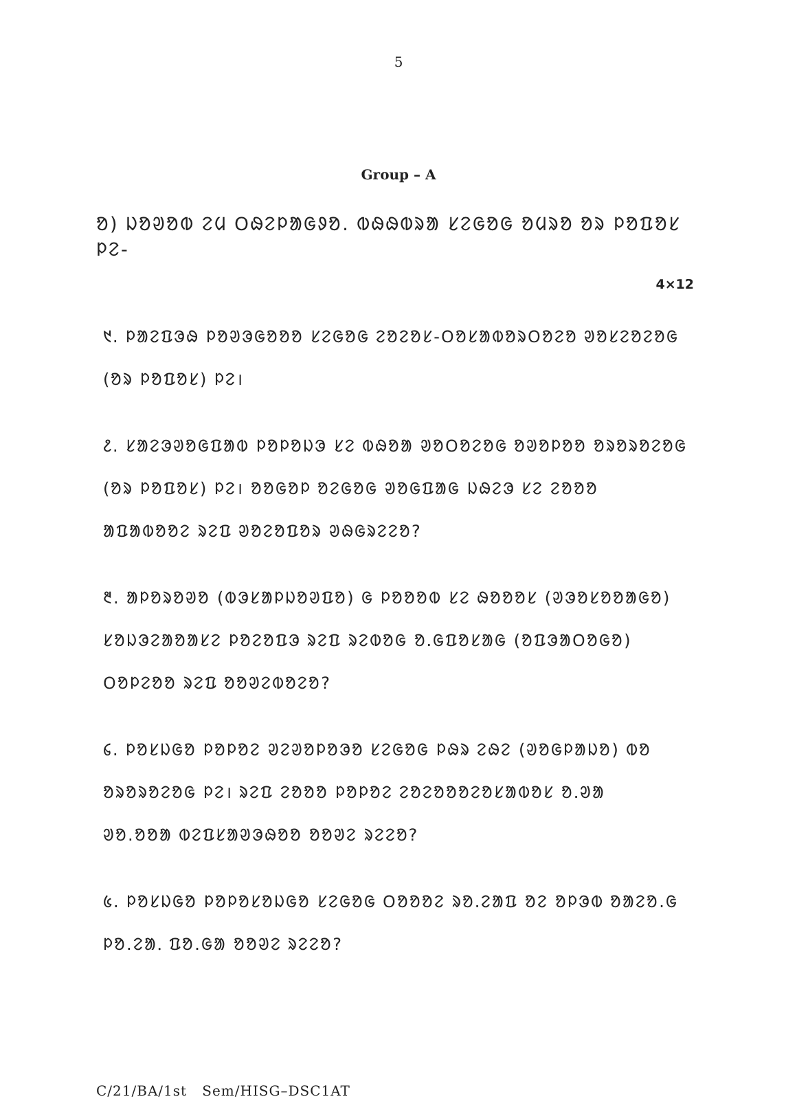5
Group – A
ᱚ) ᱡᱚᱣᱚᱵ ᱮᱢ ᱛᱷᱮᱞᱟᱜᱽᱚ. ᱵᱷᱷᱵᱨᱟ ᱥᱮᱜᱚᱜ ᱚᱢᱨᱚ ᱚᱨ ᱞᱚᱯᱚᱥ ᱞᱮ-
4×12
᱑. ᱞᱟᱮᱯᱳᱷ ᱞᱚᱣᱳᱜᱚᱚᱚ ᱥᱮᱜᱚᱜ ᱮᱚᱮᱚᱥ-ᱛᱚᱥᱟᱵᱚᱨᱛᱚᱮᱚ ᱣᱚᱥᱮᱚᱮᱚᱜ
(ᱚᱨ ᱞᱚᱯᱚᱥ) ᱞᱮ।
᱒. ᱥᱟᱮᱳᱣᱚᱜᱯᱟᱵ ᱞᱚᱞᱚᱡᱳ ᱥᱮ ᱵᱷᱚᱟ ᱣᱚᱛᱚᱮᱚᱜ ᱚᱣᱚᱞᱚᱚ ᱚᱨᱚᱨᱚᱮᱚᱜ
(ᱚᱨ ᱞᱚᱯᱚᱥ) ᱞᱮ। ᱚᱚᱜᱚᱞ ᱚᱮᱜᱚᱜ ᱣᱚᱜᱯᱟᱜ ᱡᱷᱮᱳ ᱥᱮ ᱮᱚᱚᱚ
ᱟᱯᱟᱵᱚᱚᱮ ᱨᱮᱯ ᱣᱚᱮᱚᱯᱚᱨ ᱣᱷᱜᱨᱮᱮᱚ?
᱓. ᱟᱞᱚᱨᱚᱣᱚ (ᱵᱳᱥᱟᱞᱡᱚᱣᱯᱚ) ᱜ ᱞᱚᱚᱚᱵ ᱥᱮ ᱷᱚᱚᱚᱥ (ᱣᱳᱚᱥᱚᱚᱟᱜᱚ)
ᱥᱚᱡᱳᱮᱟᱚᱟᱥᱮ ᱞᱚᱮᱚᱯᱳ ᱨᱮᱯ ᱨᱮᱵᱚᱜ ᱚ.ᱜᱯᱚᱥᱟᱜ (ᱚᱯᱳᱟᱛᱚᱜᱚ)
ᱛᱚᱞᱮᱚᱚ ᱨᱮᱯ ᱚᱚᱣᱮᱵᱚᱮᱚ?
᱔. ᱞᱚᱥᱡᱜᱚ ᱞᱚᱞᱚᱮ ᱣᱮᱣᱚᱞᱚᱳᱚ ᱥᱮᱜᱚᱜ ᱞᱷᱨ ᱮᱷᱮ (ᱣᱚᱜᱞᱟᱡᱚ) ᱵᱚ
ᱚᱨᱚᱨᱚᱮᱚᱜ ᱞᱮ। ᱨᱮᱯ ᱮᱚᱚᱚ ᱞᱚᱞᱚᱮ ᱮᱚᱮᱚᱚᱚᱮᱚᱥᱟᱵᱚᱥ ᱚ.ᱣᱟ
ᱣᱚ.ᱚᱚᱟ ᱵᱮᱯᱥᱟᱣᱳᱷᱚᱚ ᱚᱚᱣᱮ ᱨᱮᱮᱚ?
᱕. ᱞᱚᱥᱡᱜᱚ ᱞᱚᱞᱚᱥᱚᱡᱜᱚ ᱥᱮᱜᱚᱜ ᱛᱚᱚᱚᱮ ᱨᱚ.ᱮᱟᱯ ᱚᱮ ᱚᱞᱳᱵ ᱚᱟᱮᱚ.ᱜ
ᱞᱚ.ᱮᱟᱹ ᱯᱚ.ᱜᱟ ᱚᱚᱣᱮ ᱨᱮᱮᱚ?
C/21/BA/1st Sem/HISG–DSC1AT